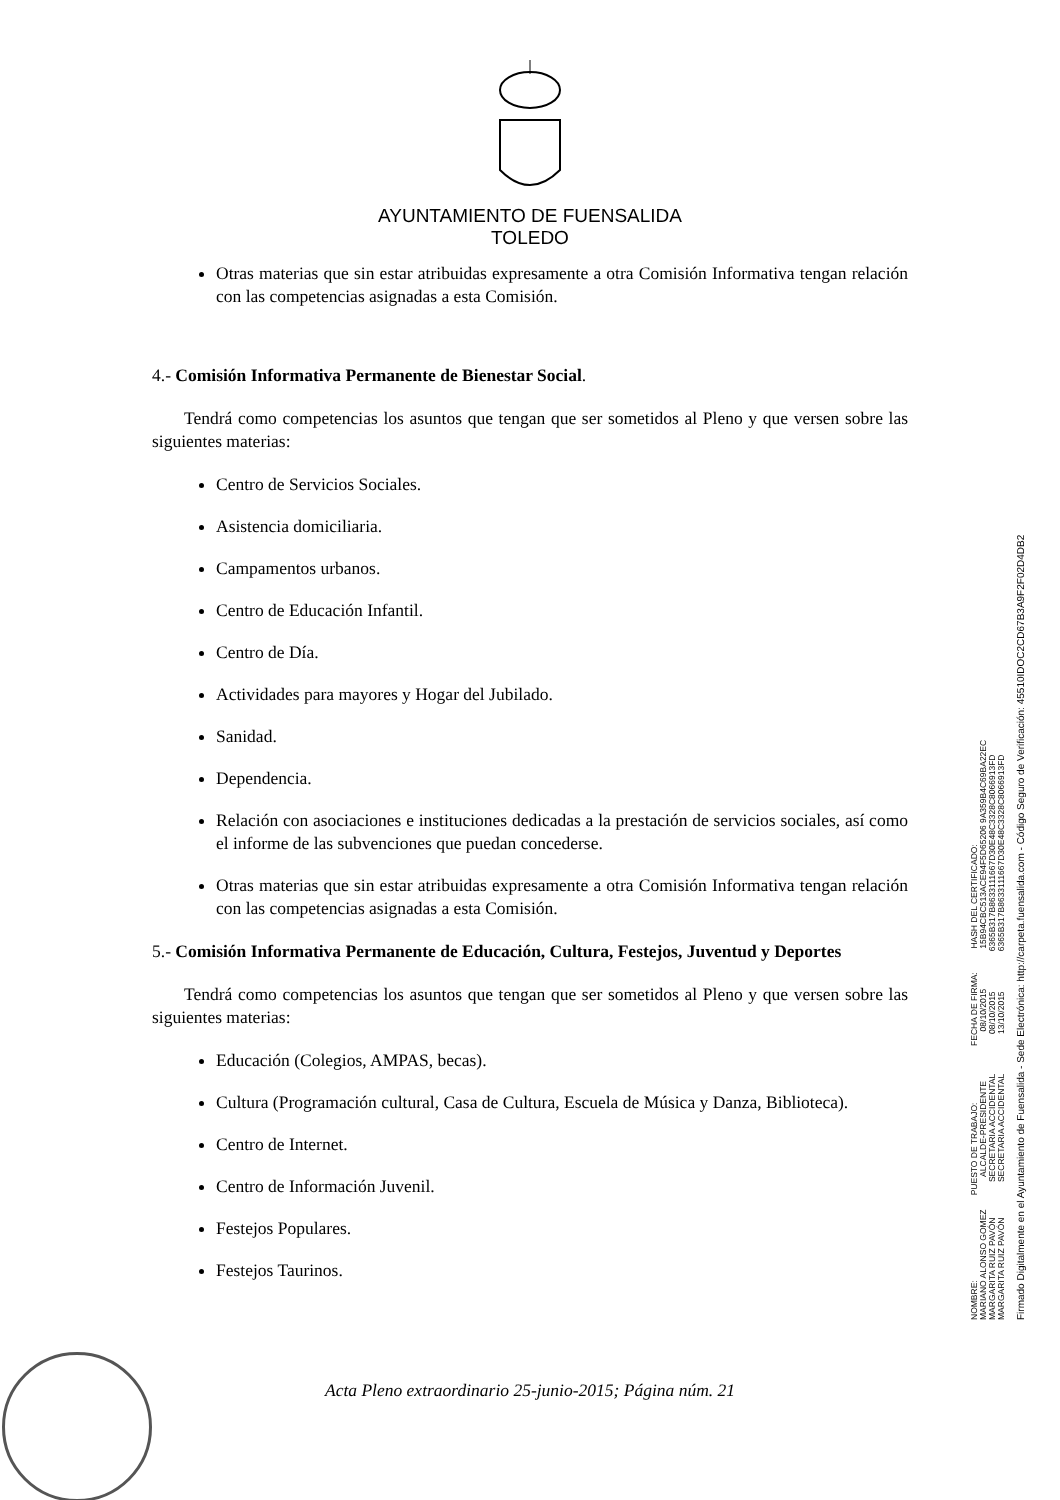AYUNTAMIENTO DE FUENSALIDA
TOLEDO
Otras materias que sin estar atribuidas expresamente a otra Comisión Informativa tengan relación con las competencias asignadas a esta Comisión.
4.- Comisión Informativa Permanente de Bienestar Social.
Tendrá como competencias los asuntos que tengan que ser sometidos al Pleno y que versen sobre las siguientes materias:
Centro de Servicios Sociales.
Asistencia domiciliaria.
Campamentos urbanos.
Centro de Educación Infantil.
Centro de Día.
Actividades para mayores y Hogar del Jubilado.
Sanidad.
Dependencia.
Relación con asociaciones e instituciones dedicadas a la prestación de servicios sociales, así como el informe de las subvenciones que puedan concederse.
Otras materias que sin estar atribuidas expresamente a otra Comisión Informativa tengan relación con las competencias asignadas a esta Comisión.
5.- Comisión Informativa Permanente de Educación, Cultura, Festejos, Juventud y Deportes
Tendrá como competencias los asuntos que tengan que ser sometidos al Pleno y que versen sobre las siguientes materias:
Educación (Colegios, AMPAS, becas).
Cultura (Programación cultural, Casa de Cultura, Escuela de Música y Danza, Biblioteca).
Centro de Internet.
Centro de Información Juvenil.
Festejos Populares.
Festejos Taurinos.
NOMBRE: PUESTO DE TRABAJO: FECHA DE FIRMA: HASH DEL CERTIFICADO: MARIANO ALONSO GOMEZ ALCALDE-PRESIDENTE 08/10/2015 15B94CBC513ACE94F5D65206 9A359B4C69BA22EC MARGARITA RUIZ PAVÓN SECRETARIA ACCIDENTAL 08/10/2015 6365B317B8633111667D30E48C3328C8066913FD MARGARITA RUIZ PAVÓN SECRETARIA ACCIDENTAL 13/10/2015 6365B317B8633111667D30E48C3328C8066913FD
Firmado Digitalmente en el Ayuntamiento de Fuensalida - Sede Electrónica: http://carpeta.fuensalida.com - Código Seguro de Verificación: 45510IDOC2CD67B3A9F2F02D4DB2
Acta Pleno extraordinario 25-junio-2015; Página núm. 21